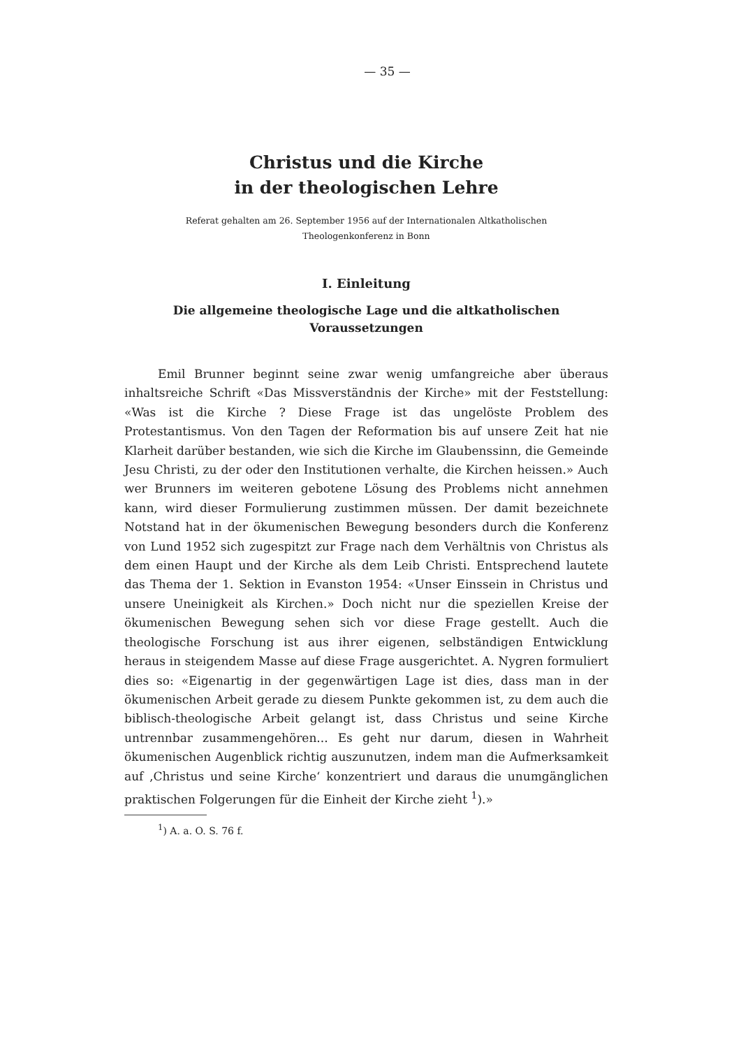— 35 —
Christus und die Kirche
in der theologischen Lehre
Referat gehalten am 26. September 1956 auf der Internationalen Altkatholischen
Theologenkonferenz in Bonn
I. Einleitung
Die allgemeine theologische Lage und die altkatholischen
Voraussetzungen
Emil Brunner beginnt seine zwar wenig umfangreiche aber überaus inhaltsreiche Schrift «Das Missverständnis der Kirche» mit der Feststellung: «Was ist die Kirche ? Diese Frage ist das ungelöste Problem des Protestantismus. Von den Tagen der Reformation bis auf unsere Zeit hat nie Klarheit darüber bestanden, wie sich die Kirche im Glaubenssinn, die Gemeinde Jesu Christi, zu der oder den Institutionen verhalte, die Kirchen heissen.» Auch wer Brunners im weiteren gebotene Lösung des Problems nicht annehmen kann, wird dieser Formulierung zustimmen müssen. Der damit bezeichnete Notstand hat in der ökumenischen Bewegung besonders durch die Konferenz von Lund 1952 sich zugespitzt zur Frage nach dem Verhältnis von Christus als dem einen Haupt und der Kirche als dem Leib Christi. Entsprechend lautete das Thema der 1. Sektion in Evanston 1954: «Unser Einssein in Christus und unsere Uneinigkeit als Kirchen.» Doch nicht nur die speziellen Kreise der ökumenischen Bewegung sehen sich vor diese Frage gestellt. Auch die theologische Forschung ist aus ihrer eigenen, selbständigen Entwicklung heraus in steigendem Masse auf diese Frage ausgerichtet. A. Nygren formuliert dies so: «Eigenartig in der gegenwärtigen Lage ist dies, dass man in der ökumenischen Arbeit gerade zu diesem Punkte gekommen ist, zu dem auch die biblisch-theologische Arbeit gelangt ist, dass Christus und seine Kirche untrennbar zusammengehören... Es geht nur darum, diesen in Wahrheit ökumenischen Augenblick richtig auszunutzen, indem man die Aufmerksamkeit auf ‚Christus und seine Kirche‘ konzentriert und daraus die unumgänglichen praktischen Folgerungen für die Einheit der Kirche zieht <sup>1</sup>).»
<sup>1</sup>) A. a. O. S. 76 f.